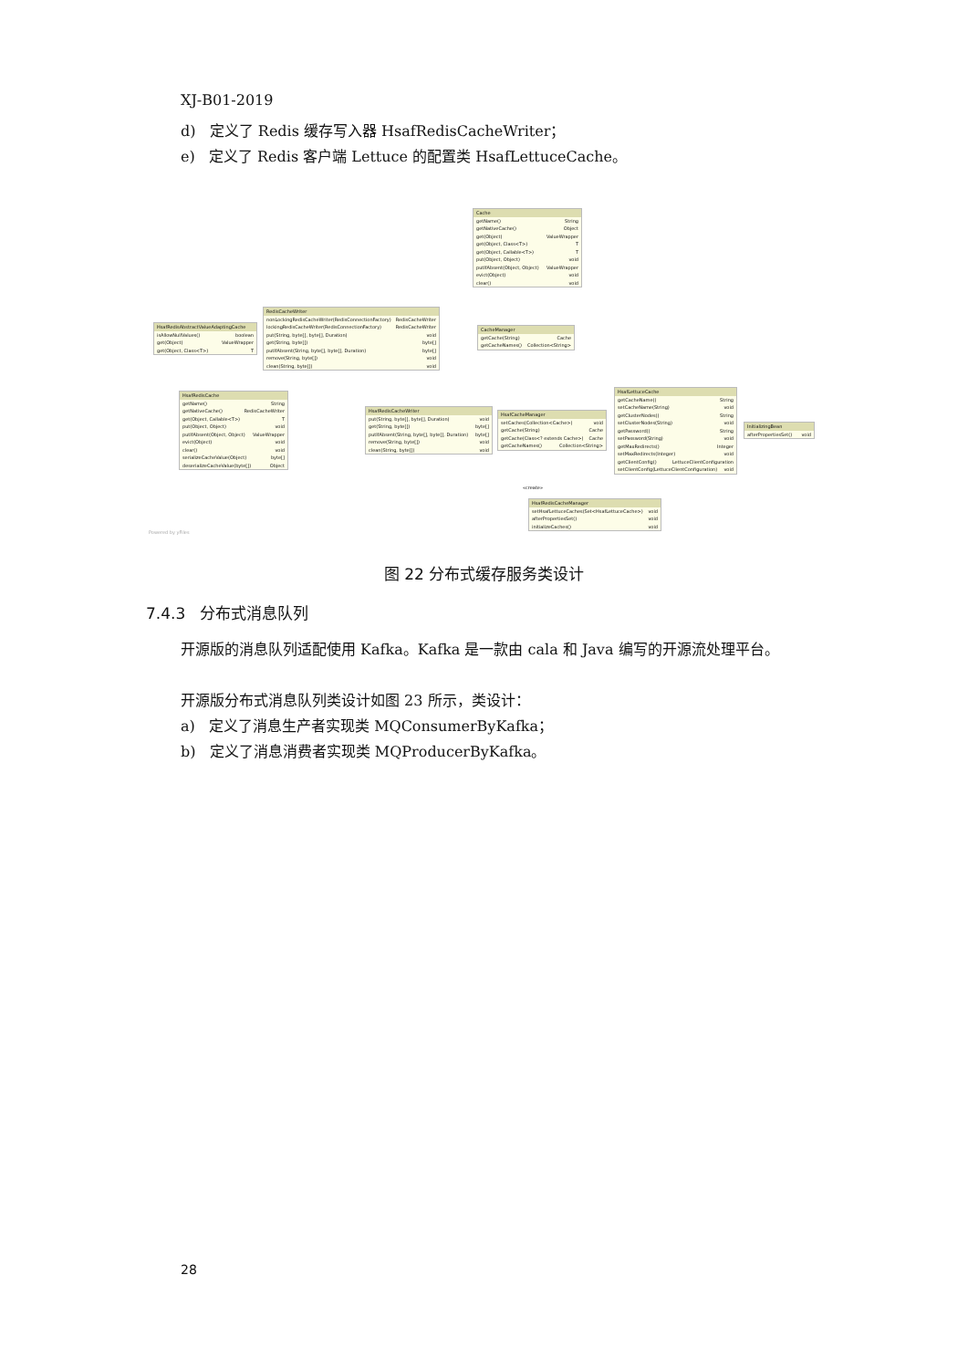XJ-B01-2019
d) 定义了 Redis 缓存写入器 HsafRedisCacheWriter；
e) 定义了 Redis 客户端 Lettuce 的配置类 HsafLettuceCache。
Cache
getName() String
getNativeCache() Object
get(Object) ValueWrapper
get(Object, Class<T>) T
get(Object, Callable<T>) T
put(Object, Object) void
putIfAbsent(Object, Object) ValueWrapper
evict(Object) void
clear() void
HsafRedisAbstractValueAdaptingCache
isAllowNullValues() boolean
get(Object) ValueWrapper
get(Object, Class<T>) T
RedisCacheWriter
nonLockingRedisCacheWriter(RedisConnectionFactory) RedisCacheWriter
lockingRedisCacheWriter(RedisConnectionFactory) RedisCacheWriter
put(String, byte[], byte[], Duration) void
get(String, byte[]) byte[]
putIfAbsent(String, byte[], byte[], Duration) byte[]
remove(String, byte[]) void
clean(String, byte[]) void
CacheManager
getCache(String) Cache
getCacheNames() Collection<String>
HsafRedisCache
getName() String
getNativeCache() RedisCacheWriter
get(Object, Callable<T>) T
put(Object, Object) void
putIfAbsent(Object, Object) ValueWrapper
evict(Object) void
clear() void
serializeCacheValue(Object) byte[]
deserializeCacheValue(byte[]) Object
HsafRedisCacheWriter
put(String, byte[], byte[], Duration) void
get(String, byte[]) byte[]
putIfAbsent(String, byte[], byte[], Duration) byte[]
remove(String, byte[]) void
clean(String, byte[]) void
HsafCacheManager
setCaches(Collection<Cache>) void
getCache(String) Cache
getCache(Class<? extends Cache>) Cache
getCacheNames() Collection<String>
HsafLettuceCache
getCacheName() String
setCacheName(String) void
getClusterNodes() String
setClusterNodes(String) void
getPassword() String
setPassword(String) void
getMaxRedirects() Integer
setMaxRedirects(Integer) void
getClientConfig() LettuceClientConfiguration
setClientConfig(LettuceClientConfiguration) void
InitializingBean
afterPropertiesSet() void
HsafRedisCacheManager
setHsafLettuceCaches(Set<HsafLettuceCache>) void
afterPropertiesSet() void
initializeCaches() void
«create»
Powered by yFiles
图 22 分布式缓存服务类设计
7.4.3 分布式消息队列
开源版的消息队列适配使用 Kafka。Kafka 是一款由 cala 和 Java 编写的开源流处理平台。
开源版分布式消息队列类设计如图 23 所示，类设计：
a) 定义了消息生产者实现类 MQConsumerByKafka；
b) 定义了消息消费者实现类 MQProducerByKafka。
28